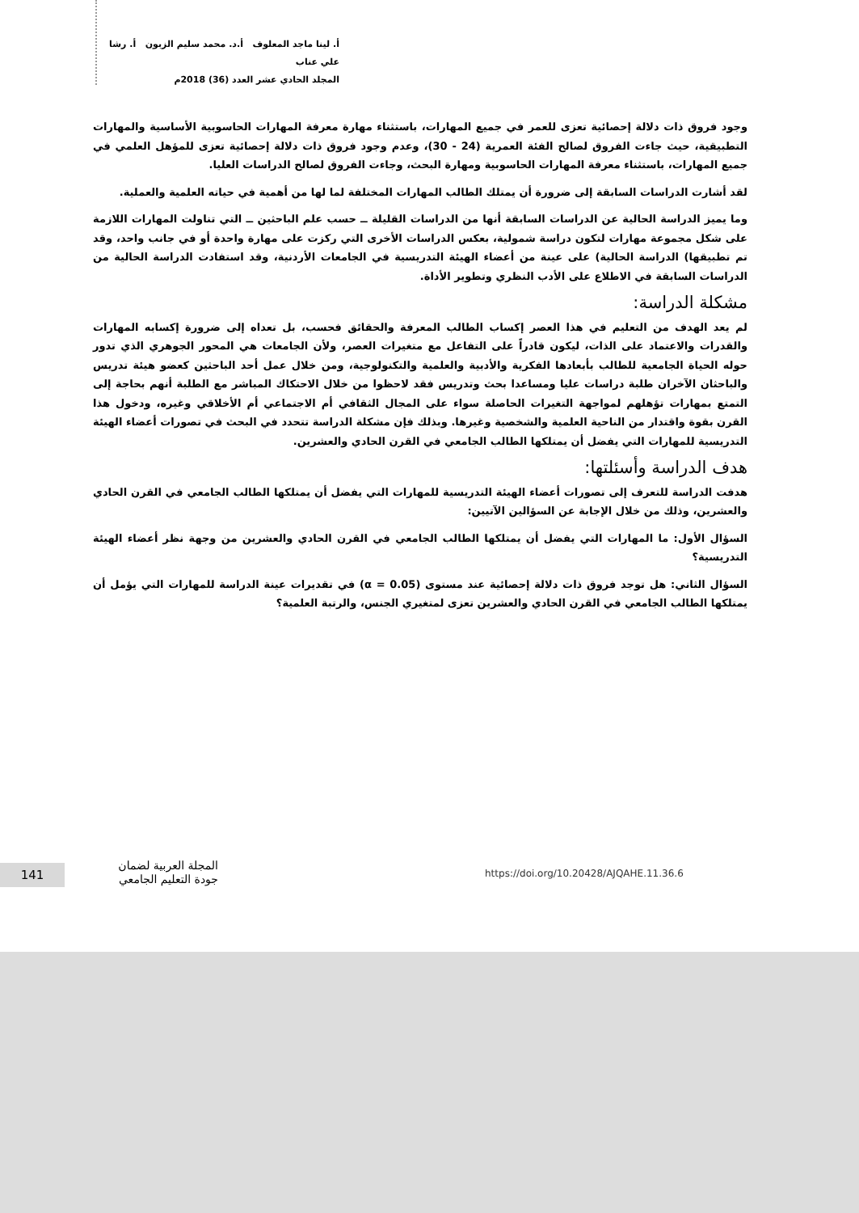أ. لينا ماجد المعلوف أ.د. محمد سليم الزبون أ. رشا علي عناب
المجلد الحادي عشر العدد (36) 2018م
وجود فروق ذات دلالة إحصائية تعزى للعمر في جميع المهارات، باستثناء مهارة معرفة المهارات الحاسوبية الأساسية والمهارات التطبيقية، حيث جاءت الفروق لصالح الفئة العمرية (24 - 30)، وعدم وجود فروق ذات دلالة إحصائية تعزى للمؤهل العلمي في جميع المهارات، باستثناء معرفة المهارات الحاسوبية ومهارة البحث، وجاءت الفروق لصالح الدراسات العليا.
لقد أشارت الدراسات السابقة إلى ضرورة أن يمتلك الطالب المهارات المختلفة لما لها من أهمية في حياته العلمية والعملية.
وما يميز الدراسة الحالية عن الدراسات السابقة أنها من الدراسات القليلة ــ حسب علم الباحثين ــ التي تناولت المهارات اللازمة على شكل مجموعة مهارات لتكون دراسة شمولية، بعكس الدراسات الأخرى التي ركزت على مهارة واحدة أو في جانب واحد، وقد تم تطبيقها) الدراسة الحالية) على عينة من أعضاء الهيئة التدريسية في الجامعات الأردنية، وقد استفادت الدراسة الحالية من الدراسات السابقة في الاطلاع على الأدب النظري وتطوير الأداة.
مشكلة الدراسة:
لم يعد الهدف من التعليم في هذا العصر إكساب الطالب المعرفة والحقائق فحسب، بل تعداه إلى ضرورة إكسابه المهارات والقدرات والاعتماد على الذات، ليكون قادراً على التفاعل مع متغيرات العصر، ولأن الجامعات هي المحور الجوهري الذي تدور حوله الحياة الجامعية للطالب بأبعادها الفكرية والأدبية والعلمية والتكنولوجية، ومن خلال عمل أحد الباحثين كعضو هيئة تدريس والباحثان الآخران طلبة دراسات عليا ومساعدا بحث وتدريس فقد لاحظوا من خلال الاحتكاك المباشر مع الطلبة أنهم بحاجة إلى التمتع بمهارات تؤهلهم لمواجهة التغيرات الحاصلة سواء على المجال الثقافي أم الاجتماعي أم الأخلاقي وغيره، ودخول هذا القرن بقوة واقتدار من الناحية العلمية والشخصية وغيرها. وبذلك فإن مشكلة الدراسة تتحدد في البحث في تصورات أعضاء الهيئة التدريسية للمهارات التي يفضل أن يمتلكها الطالب الجامعي في القرن الحادي والعشرين.
هدف الدراسة وأسئلتها:
هدفت الدراسة للتعرف إلى تصورات أعضاء الهيئة التدريسية للمهارات التي يفضل أن يمتلكها الطالب الجامعي في القرن الحادي والعشرين، وذلك من خلال الإجابة عن السؤالين الآتيين:
السؤال الأول: ما المهارات التي يفضل أن يمتلكها الطالب الجامعي في القرن الحادي والعشرين من وجهة نظر أعضاء الهيئة التدريسية؟
السؤال الثاني: هل توجد فروق ذات دلالة إحصائية عند مستوى (α = 0.05) في تقديرات عينة الدراسة للمهارات التي يؤمل أن يمتلكها الطالب الجامعي في القرن الحادي والعشرين تعزى لمتغيري الجنس، والرتبة العلمية؟
141
المجلة العربية لضمان
جودة التعليم الجامعي
https://doi.org/10.20428/AJQAHE.11.36.6